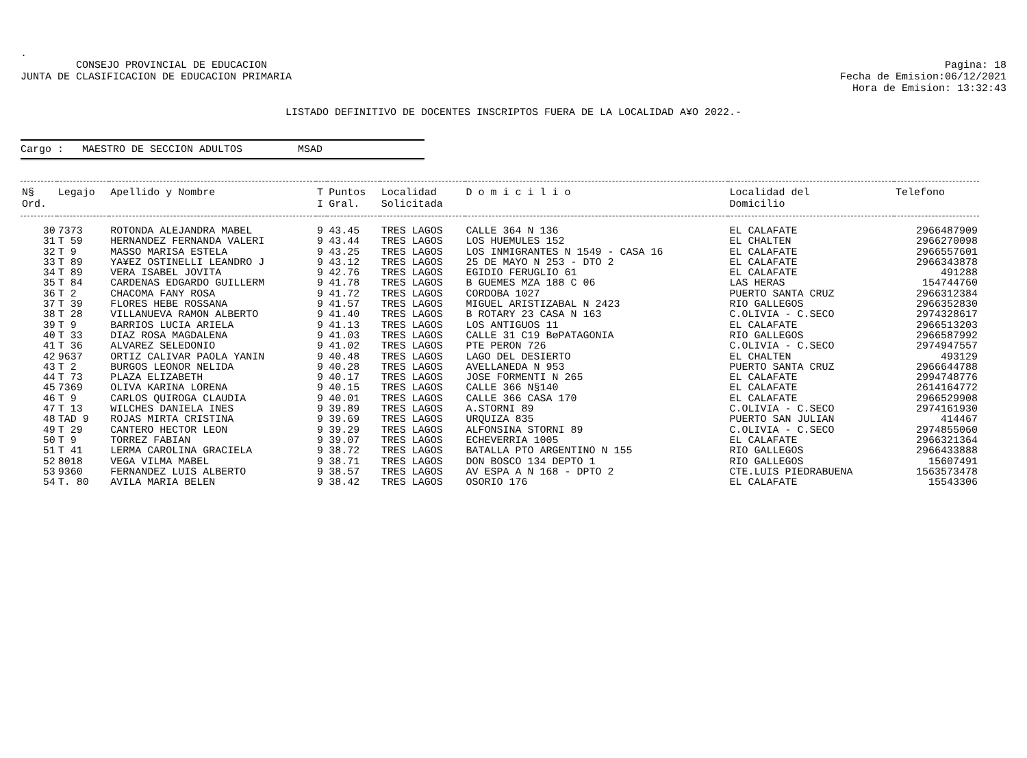.
CONSEJO PROVINCIAL DE EDUCACION
JUNTA DE CLASIFICACION DE EDUCACION PRIMARIA
Pagina: 18
Fecha de Emision:06/12/2021
Hora de Emision: 13:32:43
LISTADO DEFINITIVO DE DOCENTES INSCRIPTOS FUERA DE LA LOCALIDAD A¥O 2022.-
Cargo : MAESTRO DE SECCION ADULTOS MSAD
| N§ Ord. | Legajo | Apellido y Nombre | T I | Puntos Gral. | Localidad Solicitada | D o m i c i l i o | Localidad del Domicilio | Telefono |
| --- | --- | --- | --- | --- | --- | --- | --- | --- |
| 30 | 7373 | ROTONDA ALEJANDRA MABEL | 9 | 43.45 | TRES LAGOS | CALLE 364 N 136 | EL CALAFATE | 2966487909 |
| 31 | T 59 | HERNANDEZ FERNANDA VALERI | 9 | 43.44 | TRES LAGOS | LOS HUEMULES 152 | EL CHALTEN | 2966270098 |
| 32 | T 9 | MASSO MARISA ESTELA | 9 | 43.25 | TRES LAGOS | LOS INMIGRANTES N 1549 - CASA 16 | EL CALAFATE | 2966557601 |
| 33 | T 89 | YA¥EZ OSTINELLI LEANDRO J | 9 | 43.12 | TRES LAGOS | 25 DE MAYO N 253 - DTO 2 | EL CALAFATE | 2966343878 |
| 34 | T 89 | VERA ISABEL JOVITA | 9 | 42.76 | TRES LAGOS | EGIDIO FERUGLIO 61 | EL CALAFATE | 491288 |
| 35 | T 84 | CARDENAS EDGARDO GUILLERM | 9 | 41.78 | TRES LAGOS | B GUEMES MZA 188 C 06 | LAS HERAS | 154744760 |
| 36 | T 2 | CHACOMA FANY ROSA | 9 | 41.72 | TRES LAGOS | CORDOBA 1027 | PUERTO SANTA CRUZ | 2966312384 |
| 37 | T 39 | FLORES HEBE ROSSANA | 9 | 41.57 | TRES LAGOS | MIGUEL ARISTIZABAL N 2423 | RIO GALLEGOS | 2966352830 |
| 38 | T 28 | VILLANUEVA RAMON ALBERTO | 9 | 41.40 | TRES LAGOS | B ROTARY 23 CASA N 163 | C.OLIVIA - C.SECO | 2974328617 |
| 39 | T 9 | BARRIOS LUCIA ARIELA | 9 | 41.13 | TRES LAGOS | LOS ANTIGUOS 11 | EL CALAFATE | 2966513203 |
| 40 | T 33 | DIAZ ROSA MAGDALENA | 9 | 41.03 | TRES LAGOS | CALLE 31 C19 BøPATAGONIA | RIO GALLEGOS | 2966587992 |
| 41 | T 36 | ALVAREZ SELEDONIO | 9 | 41.02 | TRES LAGOS | PTE PERON 726 | C.OLIVIA - C.SECO | 2974947557 |
| 42 | 9637 | ORTIZ CALIVAR PAOLA YANIN | 9 | 40.48 | TRES LAGOS | LAGO DEL DESIERTO | EL CHALTEN | 493129 |
| 43 | T 2 | BURGOS LEONOR NELIDA | 9 | 40.28 | TRES LAGOS | AVELLANEDA N 953 | PUERTO SANTA CRUZ | 2966644788 |
| 44 | T 73 | PLAZA ELIZABETH | 9 | 40.17 | TRES LAGOS | JOSE FORMENTI N 265 | EL CALAFATE | 2994748776 |
| 45 | 7369 | OLIVA KARINA LORENA | 9 | 40.15 | TRES LAGOS | CALLE 366 N§140 | EL CALAFATE | 2614164772 |
| 46 | T 9 | CARLOS QUIROGA CLAUDIA | 9 | 40.01 | TRES LAGOS | CALLE 366 CASA 170 | EL CALAFATE | 2966529908 |
| 47 | T 13 | WILCHES DANIELA INES | 9 | 39.89 | TRES LAGOS | A.STORNI 89 | C.OLIVIA - C.SECO | 2974161930 |
| 48 | TAD 9 | ROJAS MIRTA CRISTINA | 9 | 39.69 | TRES LAGOS | URQUIZA 835 | PUERTO SAN JULIAN | 414467 |
| 49 | T 29 | CANTERO HECTOR LEON | 9 | 39.29 | TRES LAGOS | ALFONSINA STORNI 89 | C.OLIVIA - C.SECO | 2974855060 |
| 50 | T 9 | TORREZ FABIAN | 9 | 39.07 | TRES LAGOS | ECHEVERRIA 1005 | EL CALAFATE | 2966321364 |
| 51 | T 41 | LERMA CAROLINA GRACIELA | 9 | 38.72 | TRES LAGOS | BATALLA PTO ARGENTINO N 155 | RIO GALLEGOS | 2966433888 |
| 52 | 8018 | VEGA VILMA MABEL | 9 | 38.71 | TRES LAGOS | DON BOSCO 134 DEPTO 1 | RIO GALLEGOS | 15607491 |
| 53 | 9360 | FERNANDEZ LUIS ALBERTO | 9 | 38.57 | TRES LAGOS | AV ESPA A N 168 - DPTO 2 | CTE.LUIS PIEDRABUENA | 1563573478 |
| 54 | T. 80 | AVILA MARIA BELEN | 9 | 38.42 | TRES LAGOS | OSORIO 176 | EL CALAFATE | 15543306 |